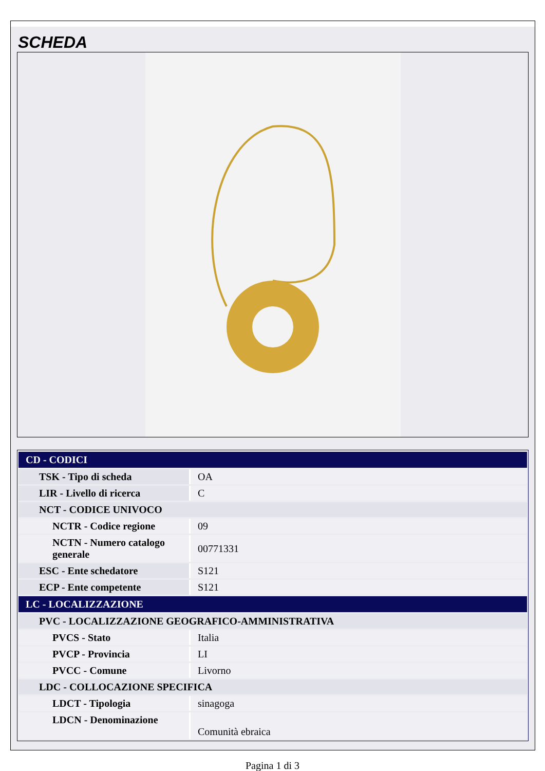SCHEDA
| CD - CODICI | |
| TSK - Tipo di scheda | OA |
| LIR - Livello di ricerca | C |
| NCT - CODICE UNIVOCO | |
| NCTR - Codice regione | 09 |
| NCTN - Numero catalogo generale | 00771331 |
| ESC - Ente schedatore | S121 |
| ECP - Ente competente | S121 |
| LC - LOCALIZZAZIONE | |
| PVC - LOCALIZZAZIONE GEOGRAFICO-AMMINISTRATIVA | |
| PVCS - Stato | Italia |
| PVCP - Provincia | LI |
| PVCC - Comune | Livorno |
| LDC - COLLOCAZIONE SPECIFICA | |
| LDCT - Tipologia | sinagoga |
| LDCN - Denominazione | Comunità ebraica |
Pagina 1 di 3